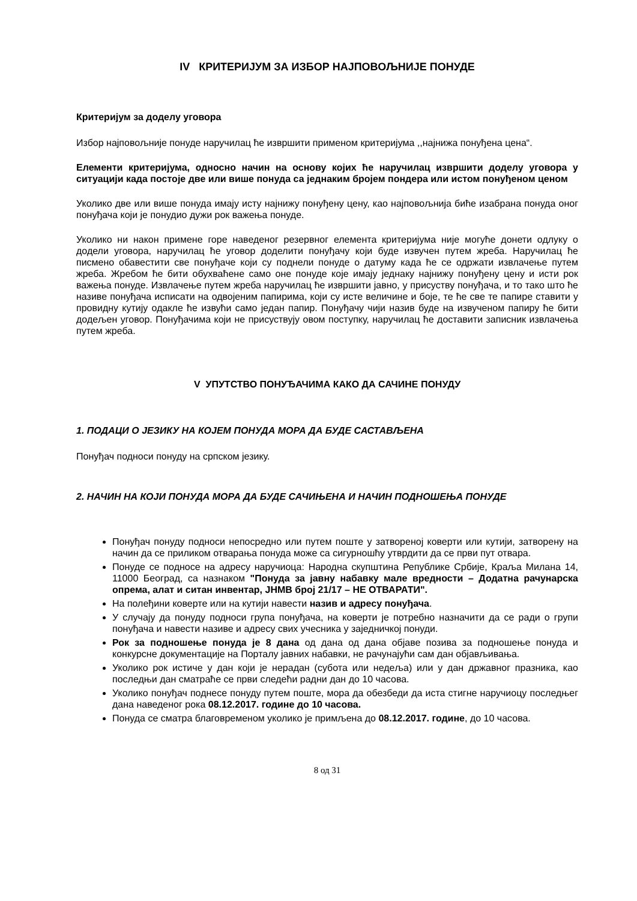IV КРИТЕРИЈУМ ЗА ИЗБОР НАЈПОВОЉНИЈЕ ПОНУДЕ
Критеријум за доделу уговора
Избор најповољније понуде наручилац ће извршити применом критеријума ,,најнижа понуђена цена“.
Елементи критеријума, односно начин на основу којих ће наручилац извршити доделу уговора у ситуацији када постоје две или више понуда са једнаким бројем пондера или истом понуђеном ценом
Уколико две или више понуда имају исту најнижу понуђену цену, као најповољнија биће изабрана понуда оног понуђача који је понудио дужи рок важења понуде.
Уколико ни након примене горе наведеног резервног елемента критеријума није могуће донети одлуку о додели уговора, наручилац ће уговор доделити понуђачу који буде извучен путем жреба. Наручилац ће писмено обавестити све понуђаче који су поднели понуде о датуму када ће се одржати извлачење путем жреба. Жребом ће бити обухваћене само оне понуде које имају једнаку најнижу понуђену цену и исти рок важења понуде. Извлачење путем жреба наручилац ће извршити јавно, у присуству понуђача, и то тако што ће називе понуђача исписати на одвојеним папирима, који су исте величине и боје, те ће све те папире ставити у провидну кутију одакле ће извући само један папир. Понуђачу чији назив буде на извученом папиру ће бити додељен уговор. Понуђачима који не присуствују овом поступку, наручилац ће доставити записник извлачења путем жреба.
V УПУТСТВО ПОНУЂАЧИМА КАКО ДА САЧИНЕ ПОНУДУ
1. ПОДАЦИ О ЈЕЗИКУ НА КОЈЕМ ПОНУДА МОРА ДА БУДЕ САСТАВЉЕНА
Понуђач подноси понуду на српском језику.
2. НАЧИН НА КОЈИ ПОНУДА МОРА ДА БУДЕ САЧИЊЕНА И НАЧИН ПОДНОШЕЊА ПОНУДЕ
Понуђач понуду подноси непосредно или путем поште у затвореној коверти или кутији, затворену на начин да се приликом отварања понуда може са сигурношћу утврдити да се први пут отвара.
Понуде се подносе на адресу наручиоца: Народна скупштина Републике Србије, Краља Милана 14, 11000 Београд, са назнаком "Понуда за јавну набавку мале вредности – Додатна рачунарска опрема, алат и ситан инвентар, ЈНМВ број 21/17 – НЕ ОТВАРАТИ".
На полеђини коверте или на кутији навести назив и адресу понуђача.
У случају да понуду подноси група понуђача, на коверти је потребно назначити да се ради о групи понуђача и навести називе и адресу свих учесника у заједничкој понуди.
Рок за подношење понуда је 8 дана од дана од дана објаве позива за подношење понуда и конкурсне документације на Порталу јавних набавки, не рачунајући сам дан објављивања.
Уколико рок истиче у дан који је нерадан (субота или недеља) или у дан државног празника, као последњи дан сматраће се први следећи радни дан до 10 часова.
Уколико понуђач поднесе понуду путем поште, мора да обезбеди да иста стигне наручиоцу последњег дана наведеног рока 08.12.2017. године до 10 часова.
Понуда се сматра благовременом уколико је примљена до 08.12.2017. године, до 10 часова.
8 од 31